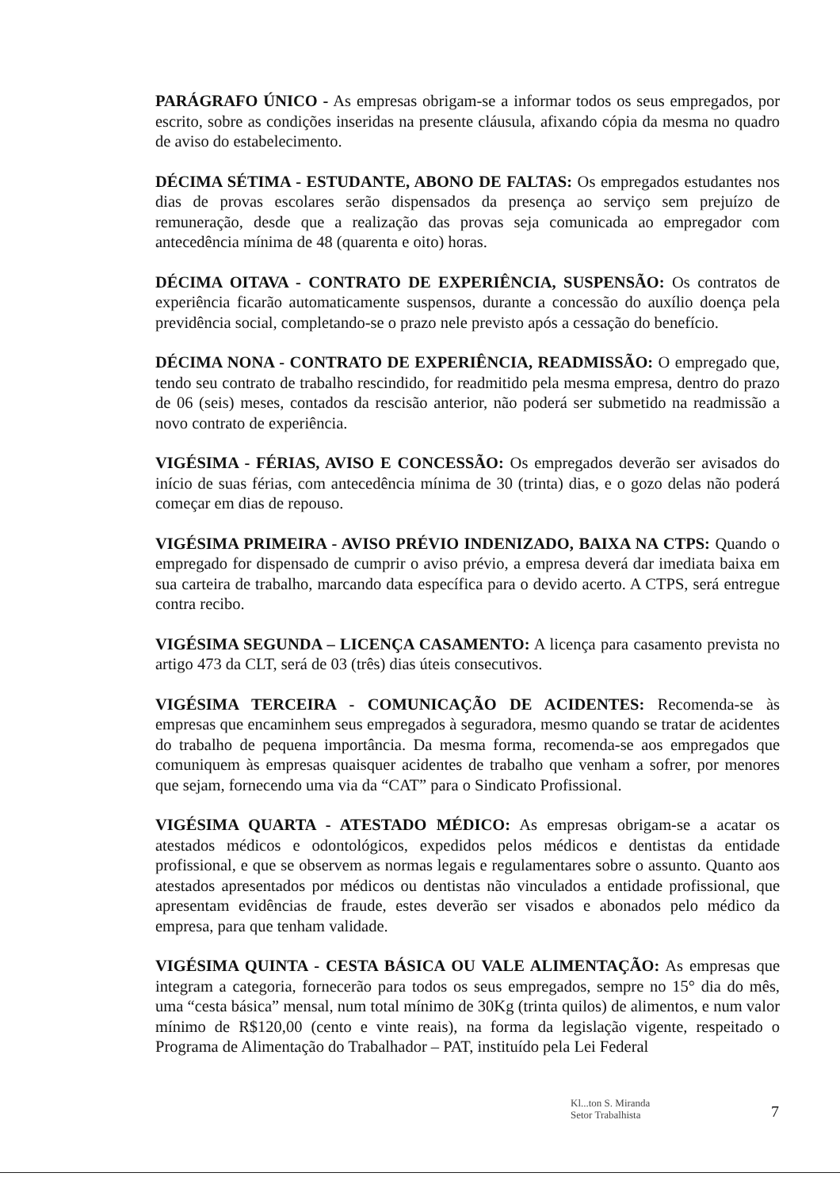PARÁGRAFO ÚNICO - As empresas obrigam-se a informar todos os seus empregados, por escrito, sobre as condições inseridas na presente cláusula, afixando cópia da mesma no quadro de aviso do estabelecimento.
DÉCIMA SÉTIMA - ESTUDANTE, ABONO DE FALTAS: Os empregados estudantes nos dias de provas escolares serão dispensados da presença ao serviço sem prejuízo de remuneração, desde que a realização das provas seja comunicada ao empregador com antecedência mínima de 48 (quarenta e oito) horas.
DÉCIMA OITAVA - CONTRATO DE EXPERIÊNCIA, SUSPENSÃO: Os contratos de experiência ficarão automaticamente suspensos, durante a concessão do auxílio doença pela previdência social, completando-se o prazo nele previsto após a cessação do benefício.
DÉCIMA NONA - CONTRATO DE EXPERIÊNCIA, READMISSÃO: O empregado que, tendo seu contrato de trabalho rescindido, for readmitido pela mesma empresa, dentro do prazo de 06 (seis) meses, contados da rescisão anterior, não poderá ser submetido na readmissão a novo contrato de experiência.
VIGÉSIMA - FÉRIAS, AVISO E CONCESSÃO: Os empregados deverão ser avisados do início de suas férias, com antecedência mínima de 30 (trinta) dias, e o gozo delas não poderá começar em dias de repouso.
VIGÉSIMA PRIMEIRA - AVISO PRÉVIO INDENIZADO, BAIXA NA CTPS: Quando o empregado for dispensado de cumprir o aviso prévio, a empresa deverá dar imediata baixa em sua carteira de trabalho, marcando data específica para o devido acerto. A CTPS, será entregue contra recibo.
VIGÉSIMA SEGUNDA – LICENÇA CASAMENTO: A licença para casamento prevista no artigo 473 da CLT, será de 03 (três) dias úteis consecutivos.
VIGÉSIMA TERCEIRA - COMUNICAÇÃO DE ACIDENTES: Recomenda-se às empresas que encaminhem seus empregados à seguradora, mesmo quando se tratar de acidentes do trabalho de pequena importância. Da mesma forma, recomenda-se aos empregados que comuniquem às empresas quaisquer acidentes de trabalho que venham a sofrer, por menores que sejam, fornecendo uma via da “CAT” para o Sindicato Profissional.
VIGÉSIMA QUARTA - ATESTADO MÉDICO: As empresas obrigam-se a acatar os atestados médicos e odontológicos, expedidos pelos médicos e dentistas da entidade profissional, e que se observem as normas legais e regulamentares sobre o assunto. Quanto aos atestados apresentados por médicos ou dentistas não vinculados a entidade profissional, que apresentam evidências de fraude, estes deverão ser visados e abonados pelo médico da empresa, para que tenham validade.
VIGÉSIMA QUINTA - CESTA BÁSICA OU VALE ALIMENTAÇÃO: As empresas que integram a categoria, fornecerão para todos os seus empregados, sempre no 15° dia do mês, uma “cesta básica” mensal, num total mínimo de 30Kg (trinta quilos) de alimentos, e num valor mínimo de R$120,00 (cento e vinte reais), na forma da legislação vigente, respeitado o Programa de Alimentação do Trabalhador – PAT, instituído pela Lei Federal
Kl...ton S. Miranda
Setor Trabalhista
7